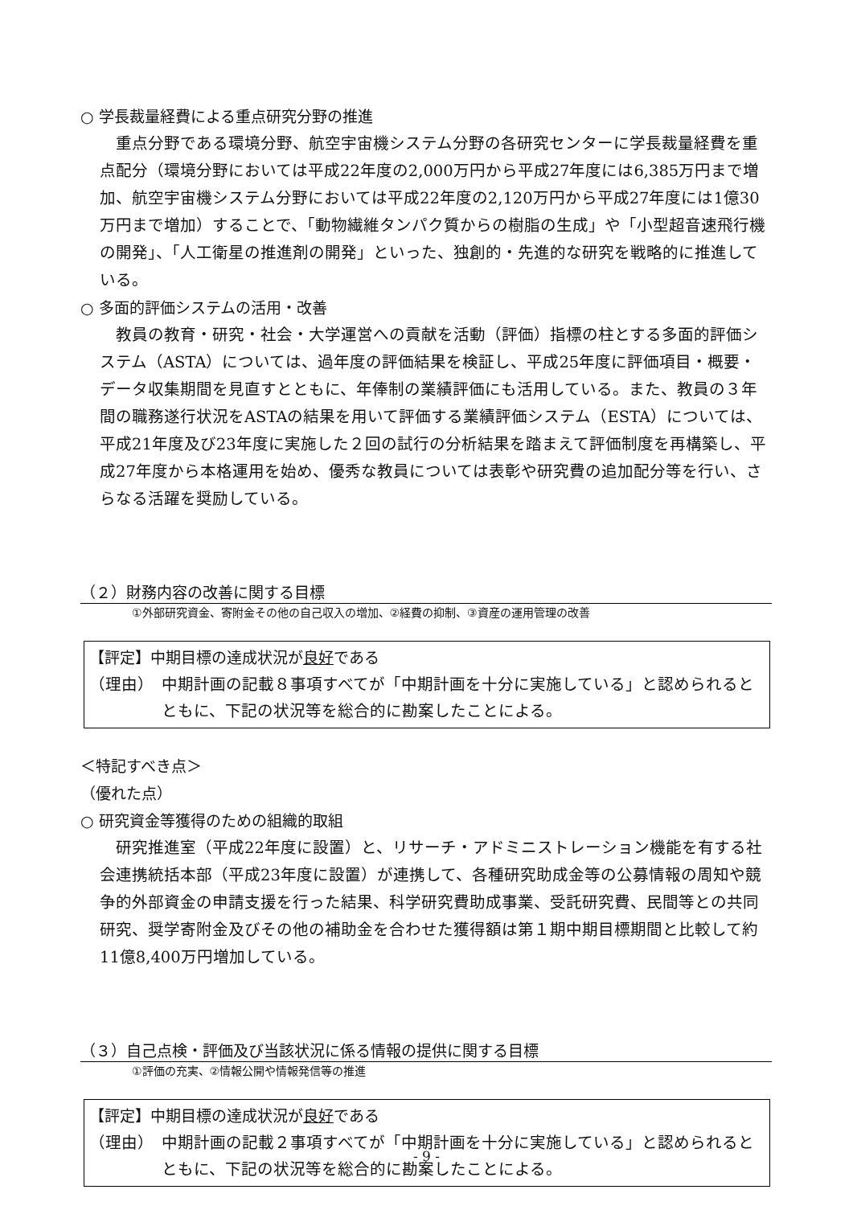○ 学長裁量経費による重点研究分野の推進
重点分野である環境分野、航空宇宙機システム分野の各研究センターに学長裁量経費を重点配分（環境分野においては平成22年度の2,000万円から平成27年度には6,385万円まで増加、航空宇宙機システム分野においては平成22年度の2,120万円から平成27年度には1億30万円まで増加）することで、「動物繊維タンパク質からの樹脂の生成」や「小型超音速飛行機の開発」、「人工衛星の推進剤の開発」といった、独創的・先進的な研究を戦略的に推進している。
○ 多面的評価システムの活用・改善
教員の教育・研究・社会・大学運営への貢献を活動（評価）指標の柱とする多面的評価システム（ASTA）については、過年度の評価結果を検証し、平成25年度に評価項目・概要・データ収集期間を見直すとともに、年俸制の業績評価にも活用している。また、教員の３年間の職務遂行状況をASTAの結果を用いて評価する業績評価システム（ESTA）については、平成21年度及び23年度に実施した２回の試行の分析結果を踏まえて評価制度を再構築し、平成27年度から本格運用を始め、優秀な教員については表彰や研究費の追加配分等を行い、さらなる活躍を奨励している。
（２）財務内容の改善に関する目標
①外部研究資金、寄附金その他の自己収入の増加、②経費の抑制、③資産の運用管理の改善
【評定】中期目標の達成状況が良好である
（理由） 中期計画の記載８事項すべてが「中期計画を十分に実施している」と認められるとともに、下記の状況等を総合的に勘案したことによる。
＜特記すべき点＞
（優れた点）
○ 研究資金等獲得のための組織的取組
研究推進室（平成22年度に設置）と、リサーチ・アドミニストレーション機能を有する社会連携統括本部（平成23年度に設置）が連携して、各種研究助成金等の公募情報の周知や競争的外部資金の申請支援を行った結果、科学研究費助成事業、受託研究費、民間等との共同研究、奨学寄附金及びその他の補助金を合わせた獲得額は第１期中期目標期間と比較して約11億8,400万円増加している。
（３）自己点検・評価及び当該状況に係る情報の提供に関する目標
①評価の充実、②情報公開や情報発信等の推進
【評定】中期目標の達成状況が良好である
（理由） 中期計画の記載２事項すべてが「中期計画を十分に実施している」と認められるとともに、下記の状況等を総合的に勘案したことによる。
- 9 -